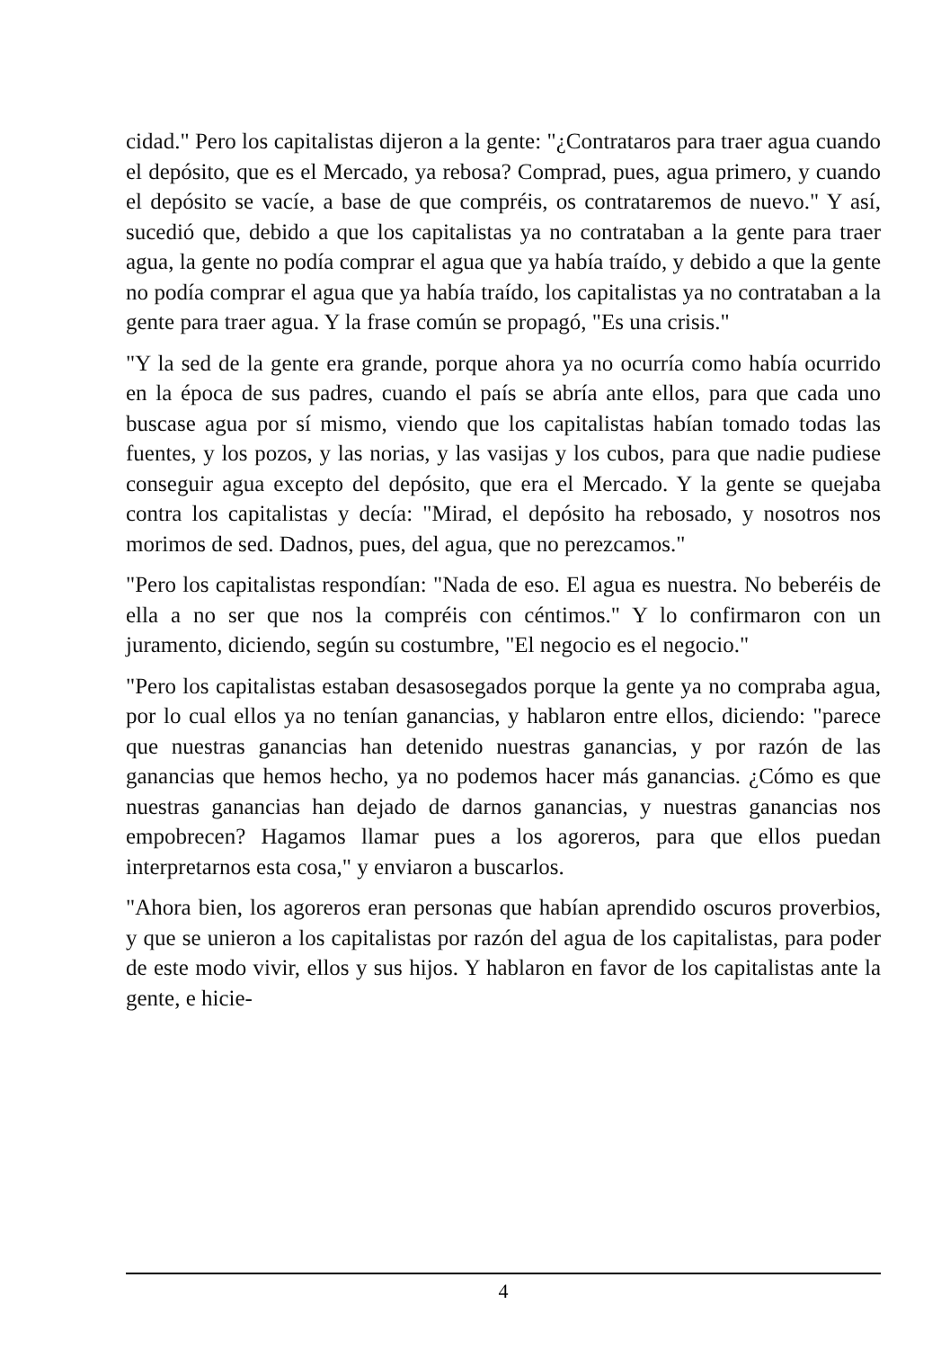cidad." Pero los capitalistas dijeron a la gente: "¿Contrataros para traer agua cuando el depósito, que es el Mercado, ya rebosa? Comprad, pues, agua primero, y cuando el depósito se vacíe, a base de que compréis, os contrataremos de nuevo." Y así, sucedió que, debido a que los capitalistas ya no contrataban a la gente para traer agua, la gente no podía comprar el agua que ya había traído, y debido a que la gente no podía comprar el agua que ya había traído, los capitalistas ya no contrataban a la gente para traer agua. Y la frase común se propagó, "Es una crisis."
"Y la sed de la gente era grande, porque ahora ya no ocurría como había ocurrido en la época de sus padres, cuando el país se abría ante ellos, para que cada uno buscase agua por sí mismo, viendo que los capitalistas habían tomado todas las fuentes, y los pozos, y las norias, y las vasijas y los cubos, para que nadie pudiese conseguir agua excepto del depósito, que era el Mercado. Y la gente se quejaba contra los capitalistas y decía: "Mirad, el depósito ha rebosado, y nosotros nos morimos de sed. Dadnos, pues, del agua, que no perezcamos."
"Pero los capitalistas respondían: "Nada de eso. El agua es nuestra. No beberéis de ella a no ser que nos la compréis con céntimos." Y lo confirmaron con un juramento, diciendo, según su costumbre, "El negocio es el negocio."
"Pero los capitalistas estaban desasosegados porque la gente ya no compraba agua, por lo cual ellos ya no tenían ganancias, y hablaron entre ellos, diciendo: "parece que nuestras ganancias han detenido nuestras ganancias, y por razón de las ganancias que hemos hecho, ya no podemos hacer más ganancias. ¿Cómo es que nuestras ganancias han dejado de darnos ganancias, y nuestras ganancias nos empobrecen? Hagamos llamar pues a los agoreros, para que ellos puedan interpretarnos esta cosa," y enviaron a buscarlos.
"Ahora bien, los agoreros eran personas que habían aprendido oscuros proverbios, y que se unieron a los capitalistas por razón del agua de los capitalistas, para poder de este modo vivir, ellos y sus hijos. Y hablaron en favor de los capitalistas ante la gente, e hicie-
4